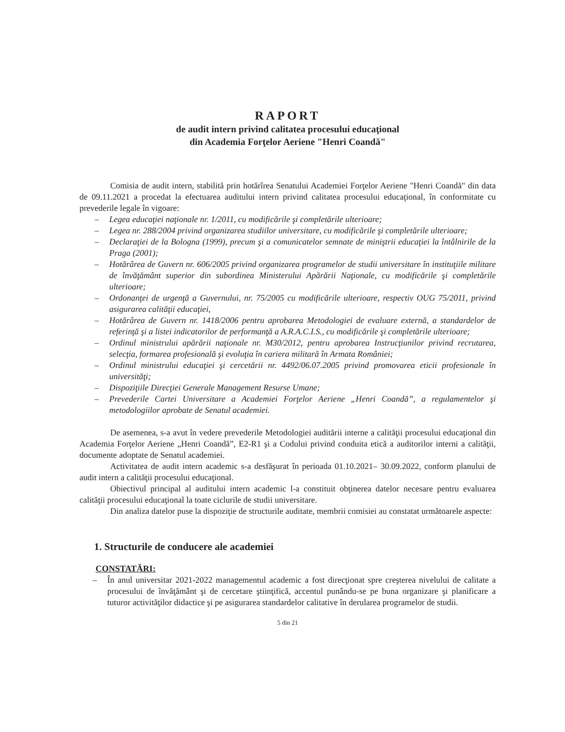RAPORT
de audit intern privind calitatea procesului educaţional
din Academia Forţelor Aeriene "Henri Coandă"
Comisia de audit intern, stabilită prin hotărîrea Senatului Academiei Forţelor Aeriene "Henri Coandă" din data de 09.11.2021 a procedat la efectuarea auditului intern privind calitatea procesului educaţional, în conformitate cu prevederile legale în vigoare:
– Legea educaţiei naţionale nr. 1/2011, cu modificările şi completările ulterioare;
– Legea nr. 288/2004 privind organizarea studiilor universitare, cu modificările şi completările ulterioare;
– Declaraţiei de la Bologna (1999), precum şi a comunicatelor semnate de miniştrii educaţiei la întâlnirile de la Praga (2001);
– Hotărârea de Guvern nr. 606/2005 privind organizarea programelor de studii universitare în instituţiile militare de învăţământ superior din subordinea Ministerului Apărării Naţionale, cu modificările şi completările ulterioare;
– Ordonanţei de urgenţă a Guvernului, nr. 75/2005 cu modificările ulterioare, respectiv OUG 75/2011, privind asigurarea calităţii educaţiei,
– Hotărârea de Guvern nr. 1418/2006 pentru aprobarea Metodologiei de evaluare externă, a standardelor de referinţă şi a listei indicatorilor de performanţă a A.R.A.C.I.S., cu modificările şi completările ulterioare;
– Ordinul ministrului apărării naţionale nr. M30/2012, pentru aprobarea Instrucţiunilor privind recrutarea, selecţia, formarea profesională şi evoluţia în cariera militară în Armata României;
– Ordinul ministrului educaţiei şi cercetării nr. 4492/06.07.2005 privind promovarea eticii profesionale în universităţi;
– Dispoziţiile Direcţiei Generale Management Resurse Umane;
– Prevederile Cartei Universitare a Academiei Forţelor Aeriene „Henri Coandă”, a regulamentelor şi metodologiilor aprobate de Senatul academiei.
De asemenea, s-a avut în vedere prevederile Metodologiei auditării interne a calităţii procesului educaţional din Academia Forţelor Aeriene „Henri Coandă”, E2-R1 şi a Codului privind conduita etică a auditorilor interni a calităţii, documente adoptate de Senatul academiei.
Activitatea de audit intern academic s-a desfăşurat în perioada 01.10.2021– 30.09.2022, conform planului de audit intern a calităţii procesului educaţional.
Obiectivul principal al auditului intern academic l-a constituit obţinerea datelor necesare pentru evaluarea calităţii procesului educaţional la toate ciclurile de studii universitare.
Din analiza datelor puse la dispoziţie de structurile auditate, membrii comisiei au constatat următoarele aspecte:
1. Structurile de conducere ale academiei
CONSTATĂRI:
– În anul universitar 2021-2022 managementul academic a fost direcţionat spre creşterea nivelului de calitate a procesului de învăţământ şi de cercetare ştiinţifică, accentul punându-se pe buna organizare şi planificare a tuturor activităţilor didactice şi pe asigurarea standardelor calitative în derularea programelor de studii.
5 din 21